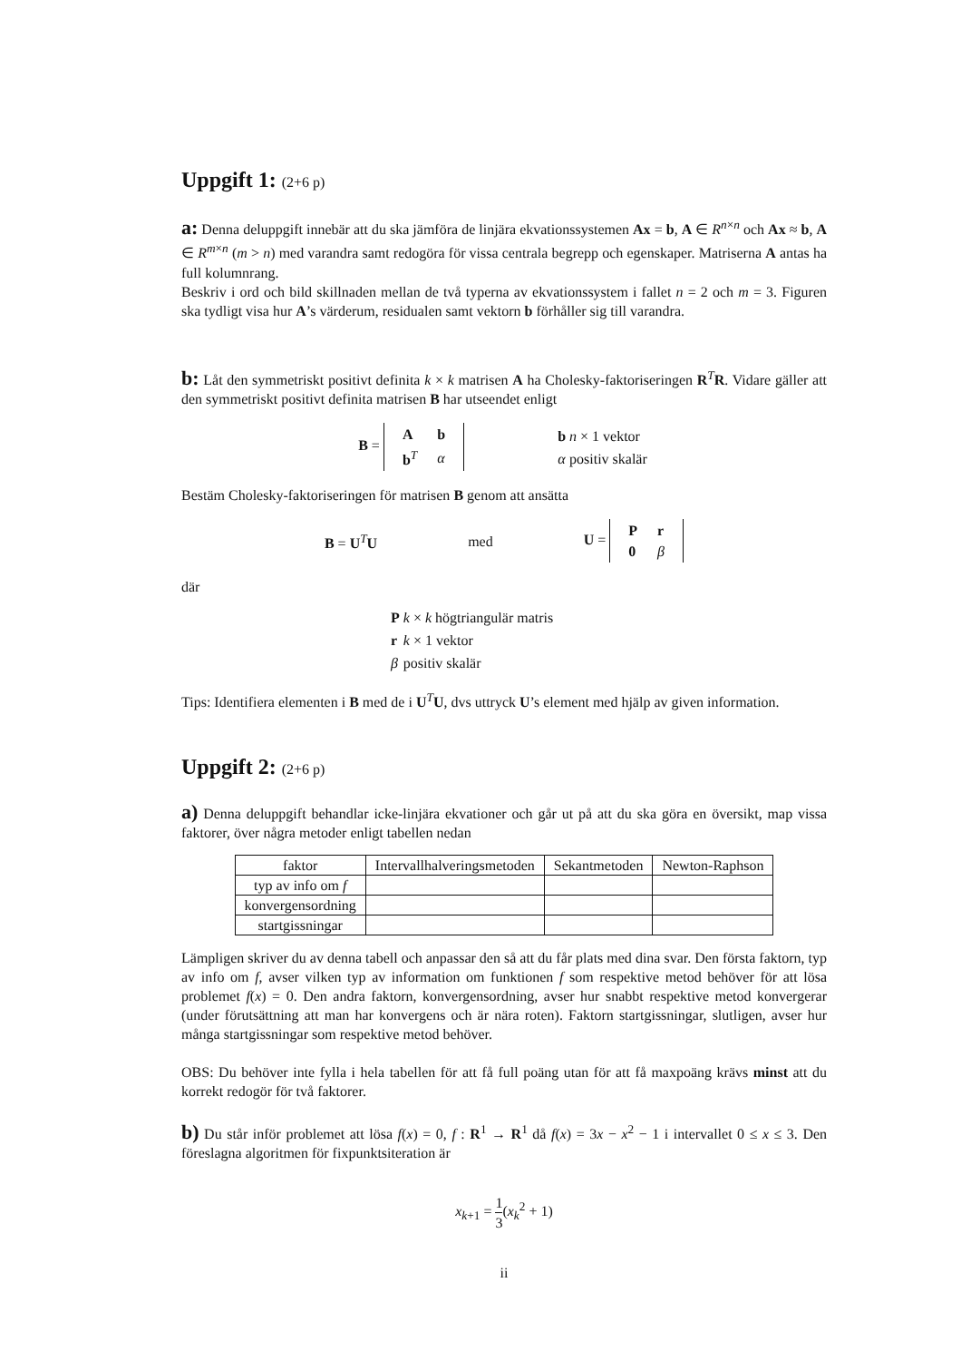Uppgift 1: (2+6 p)
a: Denna deluppgift innebär att du ska jämföra de linjära ekvationssystemen Ax = b, A ∈ R<sup>n×n</sup> och Ax ≈ b, A ∈ R<sup>m×n</sup> (m > n) med varandra samt redogöra för vissa centrala begrepp och egenskaper. Matriserna A antas ha full kolumnrang.
Beskriv i ord och bild skillnaden mellan de två typerna av ekvationssystem i fallet n = 2 och m = 3. Figuren ska tydligt visa hur A’s värderum, residualen samt vektorn b förhåller sig till varandra.
b: Låt den symmetriskt positivt definita k × k matrisen A ha Cholesky-faktoriseringen R<sup>T</sup>R. Vidare gäller att den symmetriskt positivt definita matrisen B har utseendet enligt
B =
| A | b |
| b<sup>T</sup> | α |
| b | n × 1 vektor |
| α | positiv skalär |
Bestäm Cholesky-faktoriseringen för matrisen B genom att ansätta
B = U<sup>T</sup>U med
U =
| P | r |
| 0 | β |
där
| P | k × k högtriangulär matris |
| r | k × 1 vektor |
| β | positiv skalär |
Tips: Identifiera elementen i B med de i U<sup>T</sup>U, dvs uttryck U’s element med hjälp av given information.
Uppgift 2: (2+6 p)
a) Denna deluppgift behandlar icke-linjära ekvationer och går ut på att du ska göra en översikt, map vissa faktorer, över några metoder enligt tabellen nedan
| faktor | Intervallhalveringsmetoden | Sekantmetoden | Newton-Raphson |
| --- | --- | --- | --- |
| typ av info om f | | | |
| konvergensordning | | | |
| startgissningar | | | |
Lämpligen skriver du av denna tabell och anpassar den så att du får plats med dina svar. Den första faktorn, typ av info om f, avser vilken typ av information om funktionen f som respektive metod behöver för att lösa problemet f(x) = 0. Den andra faktorn, konvergensordning, avser hur snabbt respektive metod konvergerar (under förutsättning att man har konvergens och är nära roten). Faktorn startgissningar, slutligen, avser hur många startgissningar som respektive metod behöver.
OBS: Du behöver inte fylla i hela tabellen för att få full poäng utan för att få maxpoäng krävs minst att du korrekt redogör för två faktorer.
b) Du står inför problemet att lösa f(x) = 0, f : R<sup>1</sup> → R<sup>1</sup> då f(x) = 3x − x<sup>2</sup> − 1 i intervallet 0 ≤ x ≤ 3. Den föreslagna algoritmen för fixpunktsiteration är
x<sub>k+1</sub> = 1 3(x<sub>k</sub><sup>2</sup> + 1)
ii